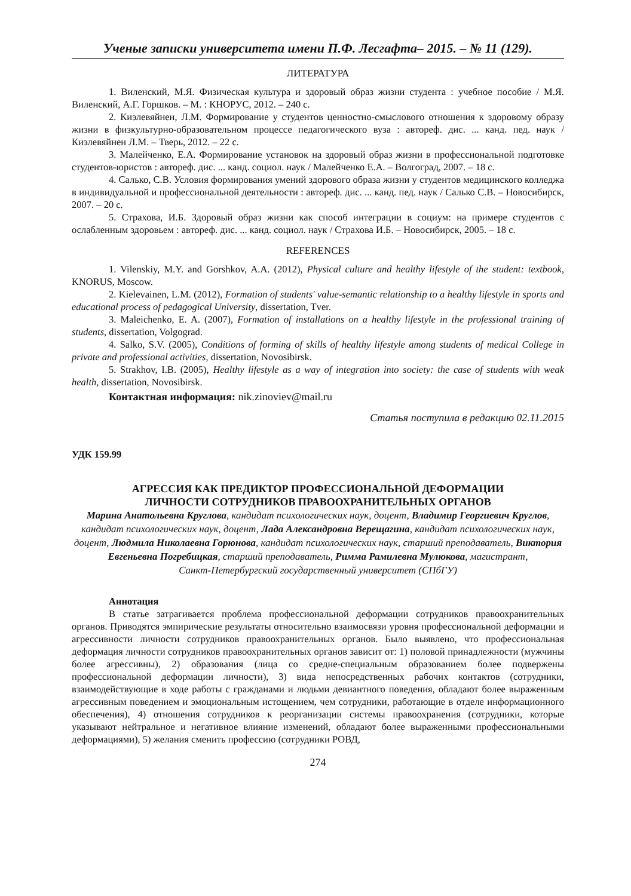Ученые записки университета имени П.Ф. Лесгафта– 2015. – № 11 (129).
ЛИТЕРАТУРА
1. Виленский, М.Я. Физическая культура и здоровый образ жизни студента : учебное пособие / М.Я. Виленский, А.Г. Горшков. – М. : КНОРУС, 2012. – 240 с.
2. Киэлевяйнен, Л.М. Формирование у студентов ценностно-смыслового отношения к здоровому образу жизни в физкультурно-образовательном процессе педагогического вуза : автореф. дис. ... канд. пед. наук / Киэлевяйнен Л.М. – Тверь, 2012. – 22 с.
3. Малейченко, Е.А. Формирование установок на здоровый образ жизни в профессиональной подготовке студентов-юристов : автореф. дис. ... канд. социол. наук / Малейченко Е.А. – Волгоград, 2007. – 18 с.
4. Салько, С.В. Условия формирования умений здорового образа жизни у студентов медицинского колледжа в индивидуальной и профессиональной деятельности : автореф. дис. ... канд. пед. наук / Салько С.В. – Новосибирск, 2007. – 20 с.
5. Страхова, И.Б. Здоровый образ жизни как способ интеграции в социум: на примере студентов с ослабленным здоровьем : автореф. дис. ... канд. социол. наук / Страхова И.Б. – Новосибирск, 2005. – 18 с.
REFERENCES
1. Vilenskiy, M.Y. and Gorshkov, A.A. (2012), Physical culture and healthy lifestyle of the student: textbook, KNORUS, Moscow.
2. Kielevainen, L.M. (2012), Formation of students' value-semantic relationship to a healthy lifestyle in sports and educational process of pedagogical University, dissertation, Tver.
3. Maleichenko, E. A. (2007), Formation of installations on a healthy lifestyle in the professional training of students, dissertation, Volgograd.
4. Salko, S.V. (2005), Conditions of forming of skills of healthy lifestyle among students of medical College in private and professional activities, dissertation, Novosibirsk.
5. Strakhov, I.B. (2005), Healthy lifestyle as a way of integration into society: the case of students with weak health, dissertation, Novosibirsk.
Контактная информация: nik.zinoviev@mail.ru
Статья поступила в редакцию 02.11.2015
УДК 159.99
АГРЕССИЯ КАК ПРЕДИКТОР ПРОФЕССИОНАЛЬНОЙ ДЕФОРМАЦИИ
ЛИЧНОСТИ СОТРУДНИКОВ ПРАВООХРАНИТЕЛЬНЫХ ОРГАНОВ
Марина Анатольевна Круглова, кандидат психологических наук, доцент, Владимир Георгиевич Круглов, кандидат психологических наук, доцент, Лада Александровна Верещагина, кандидат психологических наук, доцент, Людмила Николаевна Горюнова, кандидат психологических наук, старший преподаватель, Виктория Евгеньевна Погребицкая, старший преподаватель, Римма Рамилевна Мулюкова, магистрант,
Санкт-Петербургский государственный университет (СПбГУ)
Аннотация
В статье затрагивается проблема профессиональной деформации сотрудников правоохранительных органов. Приводятся эмпирические результаты относительно взаимосвязи уровня профессиональной деформации и агрессивности личности сотрудников правоохранительных органов. Было выявлено, что профессиональная деформация личности сотрудников правоохранительных органов зависит от: 1) половой принадлежности (мужчины более агрессивны), 2) образования (лица со средне-специальным образованием более подвержены профессиональной деформации личности), 3) вида непосредственных рабочих контактов (сотрудники, взаимодействующие в ходе работы с гражданами и людьми девиантного поведения, обладают более выраженным агрессивным поведением и эмоциональным истощением, чем сотрудники, работающие в отделе информационного обеспечения), 4) отношения сотрудников к реорганизации системы правоохранения (сотрудники, которые указывают нейтральное и негативное влияние изменений, обладают более выраженными профессиональными деформациями), 5) желания сменить профессию (сотрудники РОВД,
274